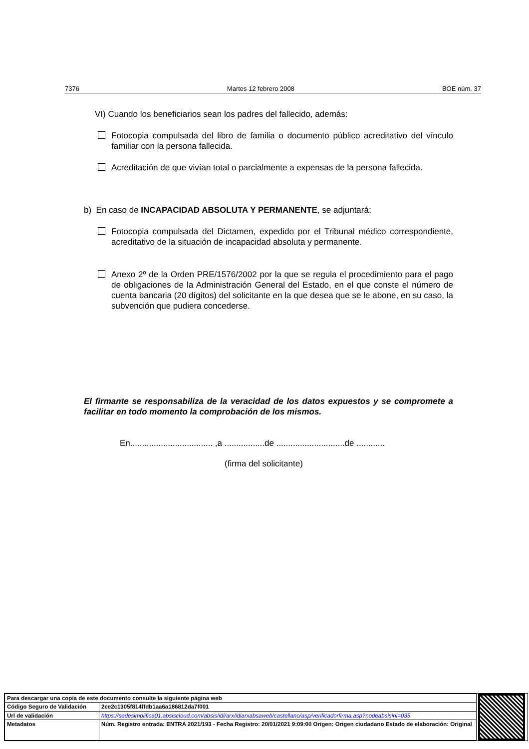7376 Martes 12 febrero 2008 BOE núm. 37
VI) Cuando los beneficiarios sean los padres del fallecido, además:
Fotocopia compulsada del libro de familia o documento público acreditativo del vínculo familiar con la persona fallecida.
Acreditación de que vivían total o parcialmente a expensas de la persona fallecida.
b) En caso de INCAPACIDAD ABSOLUTA Y PERMANENTE, se adjuntará:
Fotocopia compulsada del Dictamen, expedido por el Tribunal médico correspondiente, acreditativo de la situación de incapacidad absoluta y permanente.
Anexo 2º de la Orden PRE/1576/2002 por la que se regula el procedimiento para el pago de obligaciones de la Administración General del Estado, en el que conste el número de cuenta bancaria (20 dígitos) del solicitante en la que desea que se le abone, en su caso, la subvención que pudiera concederse.
El firmante se responsabiliza de la veracidad de los datos expuestos y se compromete a facilitar en todo momento la comprobación de los mismos.
En................................... ,a .................de .............................de ............
(firma del solicitante)
| Para descargar una copia de este documento consulte la siguiente página web | |
| Código Seguro de Validación | 2ce2c1305f814ffdb1aa6a186812da7f001 |
| Url de validación | https://sedesimplifica01.absiscloud.com/absis/idi/arx/idiarxabsaweb/castellano/asp/verificadorfirma.asp?nodeabsisini=035 |
| Metadatos | Núm. Registro entrada: ENTRA 2021/193 - Fecha Registro: 20/01/2021 9:09:00 Origen: Origen ciudadano Estado de elaboración: Original |